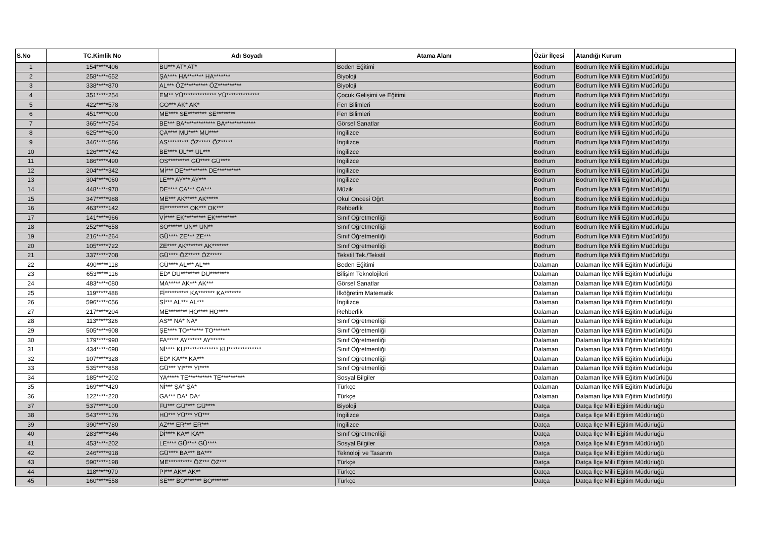| S.No | TC.Kimlik No | Adı Soyadı | Atama Alanı | Özür İlçesi | Atandığı Kurum |
| --- | --- | --- | --- | --- | --- |
| 1 | 154*****406 | BU*** AT* AT* | Beden Eğitimi | Bodrum | Bodrum İlçe Milli Eğitim Müdürlüğü |
| 2 | 258*****652 | ŞA**** HA******* HA******* | Biyoloji | Bodrum | Bodrum İlçe Milli Eğitim Müdürlüğü |
| 3 | 338*****870 | AL*** ÖZ********** ÖZ********** | Biyoloji | Bodrum | Bodrum İlçe Milli Eğitim Müdürlüğü |
| 4 | 351*****254 | EM** YÜ************** YÜ************** | Çocuk Gelişimi ve Eğitimi | Bodrum | Bodrum İlçe Milli Eğitim Müdürlüğü |
| 5 | 422*****578 | GÖ*** AK* AK* | Fen Bilimleri | Bodrum | Bodrum İlçe Milli Eğitim Müdürlüğü |
| 6 | 451*****000 | ME**** SE******** SE******** | Fen Bilimleri | Bodrum | Bodrum İlçe Milli Eğitim Müdürlüğü |
| 7 | 365*****754 | BE*** BA************* BA************* | Görsel Sanatlar | Bodrum | Bodrum İlçe Milli Eğitim Müdürlüğü |
| 8 | 625*****600 | ÇA**** MU**** MU**** | İngilizce | Bodrum | Bodrum İlçe Milli Eğitim Müdürlüğü |
| 9 | 346*****586 | AS********* ÖZ***** ÖZ***** | İngilizce | Bodrum | Bodrum İlçe Milli Eğitim Müdürlüğü |
| 10 | 126*****742 | BE**** ÜL*** ÜL*** | İngilizce | Bodrum | Bodrum İlçe Milli Eğitim Müdürlüğü |
| 11 | 186*****490 | OS********* GÜ**** GÜ**** | İngilizce | Bodrum | Bodrum İlçe Milli Eğitim Müdürlüğü |
| 12 | 204*****342 | Mİ*** DE********** DE********** | İngilizce | Bodrum | Bodrum İlçe Milli Eğitim Müdürlüğü |
| 13 | 304*****060 | LE*** AY*** AY*** | İngilizce | Bodrum | Bodrum İlçe Milli Eğitim Müdürlüğü |
| 14 | 448*****970 | DE**** CA*** CA*** | Müzik | Bodrum | Bodrum İlçe Milli Eğitim Müdürlüğü |
| 15 | 347*****988 | ME*** AK***** AK***** | Okul Öncesi Öğrt | Bodrum | Bodrum İlçe Milli Eğitim Müdürlüğü |
| 16 | 463*****142 | Fİ********** OK*** OK*** | Rehberlik | Bodrum | Bodrum İlçe Milli Eğitim Müdürlüğü |
| 17 | 141*****966 | Vİ**** EK********* EK********* | Sınıf Öğretmenliği | Bodrum | Bodrum İlçe Milli Eğitim Müdürlüğü |
| 18 | 252*****658 | SO****** ÜN** ÜN** | Sınıf Öğretmenliği | Bodrum | Bodrum İlçe Milli Eğitim Müdürlüğü |
| 19 | 216*****264 | GÜ**** ZE*** ZE*** | Sınıf Öğretmenliği | Bodrum | Bodrum İlçe Milli Eğitim Müdürlüğü |
| 20 | 105*****722 | ZE**** AK******* AK******* | Sınıf Öğretmenliği | Bodrum | Bodrum İlçe Milli Eğitim Müdürlüğü |
| 21 | 337*****708 | GÜ**** ÖZ***** ÖZ***** | Tekstil Tek./Tekstil | Bodrum | Bodrum İlçe Milli Eğitim Müdürlüğü |
| 22 | 490*****118 | GÜ**** AL*** AL*** | Beden Eğitimi | Dalaman | Dalaman İlçe Milli Eğitim Müdürlüğü |
| 23 | 653*****116 | ED* DU******** DU******** | Bilişim Teknolojileri | Dalaman | Dalaman İlçe Milli Eğitim Müdürlüğü |
| 24 | 483*****080 | MA***** AK*** AK*** | Görsel Sanatlar | Dalaman | Dalaman İlçe Milli Eğitim Müdürlüğü |
| 25 | 119*****488 | Fİ********** KA******* KA******* | İlköğretim Matematik | Dalaman | Dalaman İlçe Milli Eğitim Müdürlüğü |
| 26 | 596*****056 | Sİ*** AL*** AL*** | İngilizce | Dalaman | Dalaman İlçe Milli Eğitim Müdürlüğü |
| 27 | 217*****204 | ME******** HO**** HO**** | Rehberlik | Dalaman | Dalaman İlçe Milli Eğitim Müdürlüğü |
| 28 | 113*****326 | AS** NA* NA* | Sınıf Öğretmenliği | Dalaman | Dalaman İlçe Milli Eğitim Müdürlüğü |
| 29 | 505*****908 | ŞE**** TO******* TO******* | Sınıf Öğretmenliği | Dalaman | Dalaman İlçe Milli Eğitim Müdürlüğü |
| 30 | 179*****990 | FA***** AY****** AY****** | Sınıf Öğretmenliği | Dalaman | Dalaman İlçe Milli Eğitim Müdürlüğü |
| 31 | 434*****698 | Nİ**** KU************** KU************** | Sınıf Öğretmenliği | Dalaman | Dalaman İlçe Milli Eğitim Müdürlüğü |
| 32 | 107*****328 | ED* KA*** KA*** | Sınıf Öğretmenliği | Dalaman | Dalaman İlçe Milli Eğitim Müdürlüğü |
| 33 | 535*****858 | GÜ*** YI**** YI**** | Sınıf Öğretmenliği | Dalaman | Dalaman İlçe Milli Eğitim Müdürlüğü |
| 34 | 185*****202 | YA***** TE********** TE********** | Sosyal Bilgiler | Dalaman | Dalaman İlçe Milli Eğitim Müdürlüğü |
| 35 | 169*****420 | Nİ*** ŞA* ŞA* | Türkçe | Dalaman | Dalaman İlçe Milli Eğitim Müdürlüğü |
| 36 | 122*****220 | GA*** DA* DA* | Türkçe | Dalaman | Dalaman İlçe Milli Eğitim Müdürlüğü |
| 37 | 537*****100 | FU*** GÜ**** GÜ**** | Biyoloji | Datça | Datça İlçe Milli Eğitim Müdürlüğü |
| 38 | 543*****176 | HÜ*** YÜ*** YÜ*** | İngilizce | Datça | Datça İlçe Milli Eğitim Müdürlüğü |
| 39 | 390*****780 | AZ*** ER*** ER*** | İngilizce | Datça | Datça İlçe Milli Eğitim Müdürlüğü |
| 40 | 283*****346 | Dİ**** KA** KA** | Sınıf Öğretmenliği | Datça | Datça İlçe Milli Eğitim Müdürlüğü |
| 41 | 453*****202 | LE**** GÜ**** GÜ**** | Sosyal Bilgiler | Datça | Datça İlçe Milli Eğitim Müdürlüğü |
| 42 | 246*****918 | GÜ**** BA*** BA*** | Teknoloji ve Tasarım | Datça | Datça İlçe Milli Eğitim Müdürlüğü |
| 43 | 590*****198 | ME********** ÖZ*** ÖZ*** | Türkçe | Datça | Datça İlçe Milli Eğitim Müdürlüğü |
| 44 | 118*****970 | PI*** AK** AK** | Türkçe | Datça | Datça İlçe Milli Eğitim Müdürlüğü |
| 45 | 160*****558 | SE*** BO******* BO******* | Türkçe | Datça | Datça İlçe Milli Eğitim Müdürlüğü |